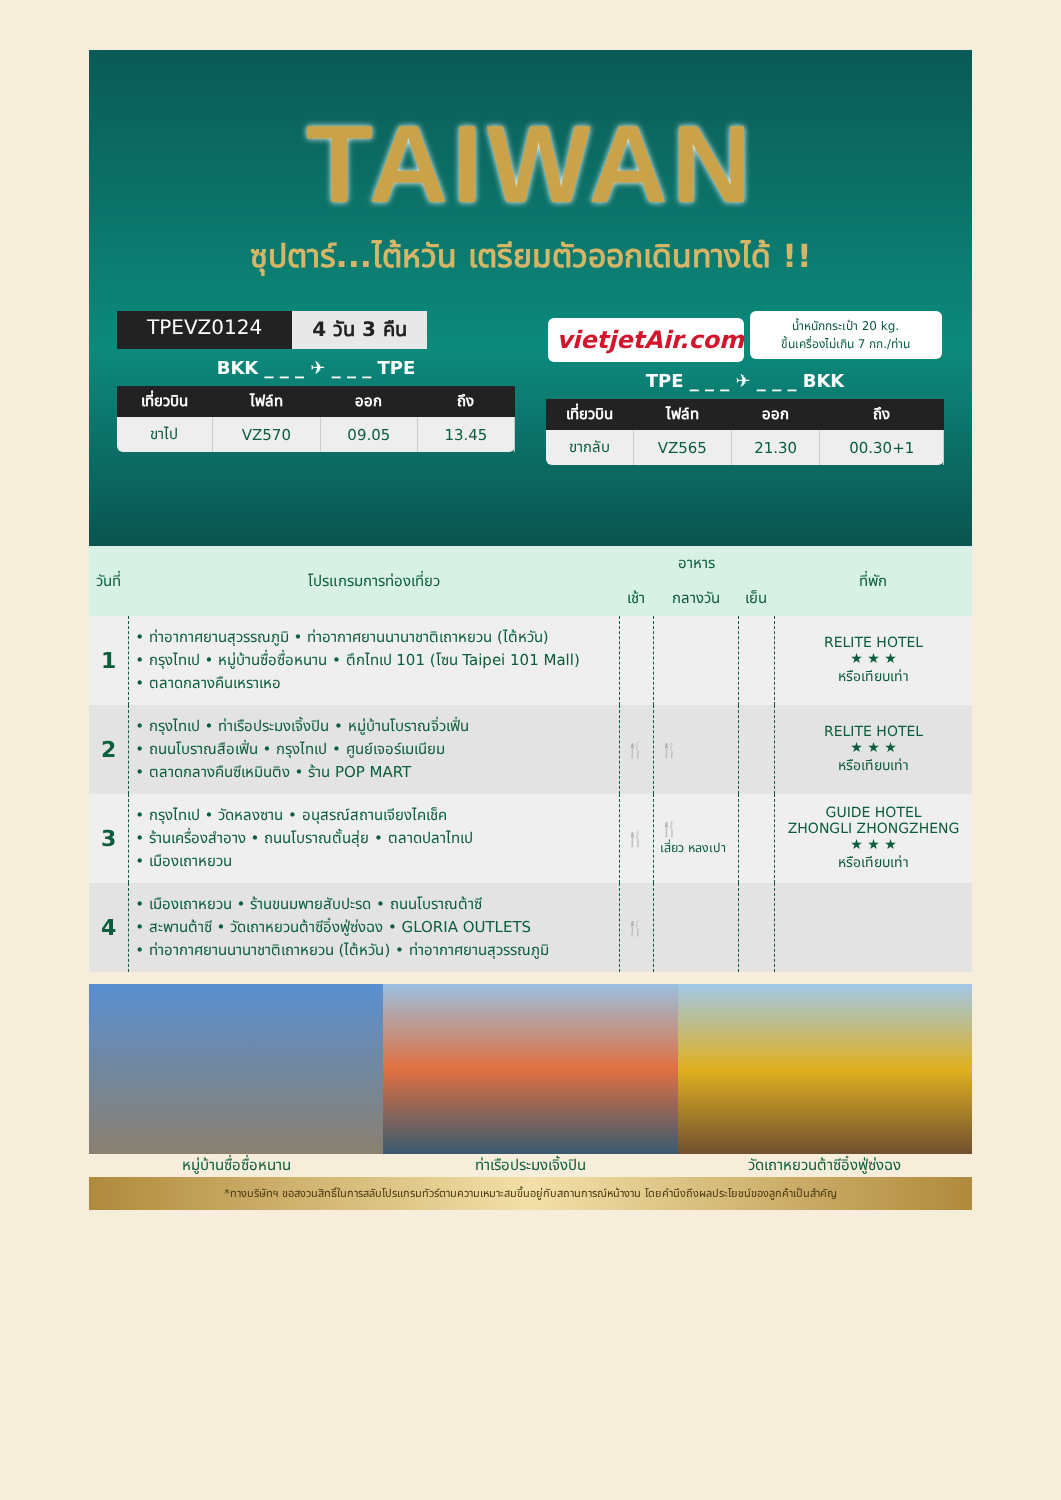TAIWAN
ซุปตาร์...ไต้หวัน เตรียมตัวออกเดินทางได้ !!
TPEVZ0124 4 วัน 3 คืน
BKK _ _ _ ✈ _ _ _ TPE
| เที่ยวบิน | ไฟล์ท | ออก | ถึง |
| --- | --- | --- | --- |
| ขาไป | VZ570 | 09.05 | 13.45 |
vietjetAir.com น้ำหนักกระเป๋า 20 kg.
ขึ้นเครื่องไม่เกิน 7 กก./ท่าน
TPE _ _ _ ✈ _ _ _ BKK
| เที่ยวบิน | ไฟล์ท | ออก | ถึง |
| --- | --- | --- | --- |
| ขากลับ | VZ565 | 21.30 | 00.30+1 |
| วันที่ | โปรแกรมการท่องเที่ยว | อาหาร | | | ที่พัก |
| --- | --- | --- | --- | --- | --- |
| | | เช้า | กลางวัน | เย็น | |
| 1 | • ท่าอากาศยานสุวรรณภูมิ • ท่าอากาศยานนานาชาติเถาหยวน (ไต้หวัน) • กรุงไทเป • หมู่บ้านซื่อซื่อหนาน • ตึกไทเป 101 (โซน Taipei 101 Mall) • ตลาดกลางคืนเหราเหอ | | | | RELITE HOTEL ★ ★ ★ หรือเทียบเท่า |
| 2 | • กรุงไทเป • ท่าเรือประมงเจิ้งปิน • หมู่บ้านโบราณจิ่วเฟิ่น • ถนนโบราณสือเฟิ่น • กรุงไทเป • ศูนย์เจอร์เมเนียม • ตลาดกลางคืนซีเหมินติง • ร้าน POP MART | 🍴 | 🍴 | | RELITE HOTEL ★ ★ ★ หรือเทียบเท่า |
| 3 | • กรุงไทเป • วัดหลงซาน • อนุสรณ์สถานเจียงไคเช็ค • ร้านเครื่องสำอาง • ถนนโบราณตั้นสุ่ย • ตลาดปลาไทเป • เมืองเถาหยวน | 🍴 | 🍴 เสี่ยว หลงเปา | | GUIDE HOTEL ZHONGLI ZHONGZHENG ★ ★ ★ หรือเทียบเท่า |
| 4 | • เมืองเถาหยวน • ร้านขนมพายสับปะรด • ถนนโบราณต้าซี • สะพานต้าซี • วัดเถาหยวนต้าซีอิ๋งฟู่ซ่งฉง • GLORIA OUTLETS • ท่าอากาศยานนานาชาติเถาหยวน (ไต้หวัน) • ท่าอากาศยานสุวรรณภูมิ | 🍴 | | | |
หมู่บ้านซื่อซื่อหนาน ท่าเรือประมงเจิ้งปิน วัดเถาหยวนต้าซีอิ๋งฟู่ซ่งฉง
*ทางบริษัทฯ ขอสงวนสิทธิ์ในการสลับโปรแกรมทัวร์ตามความเหมาะสมขึ้นอยู่กับสถานการณ์หน้างาน โดยคำนึงถึงผลประโยชน์ของลูกค้าเป็นสำคัญ